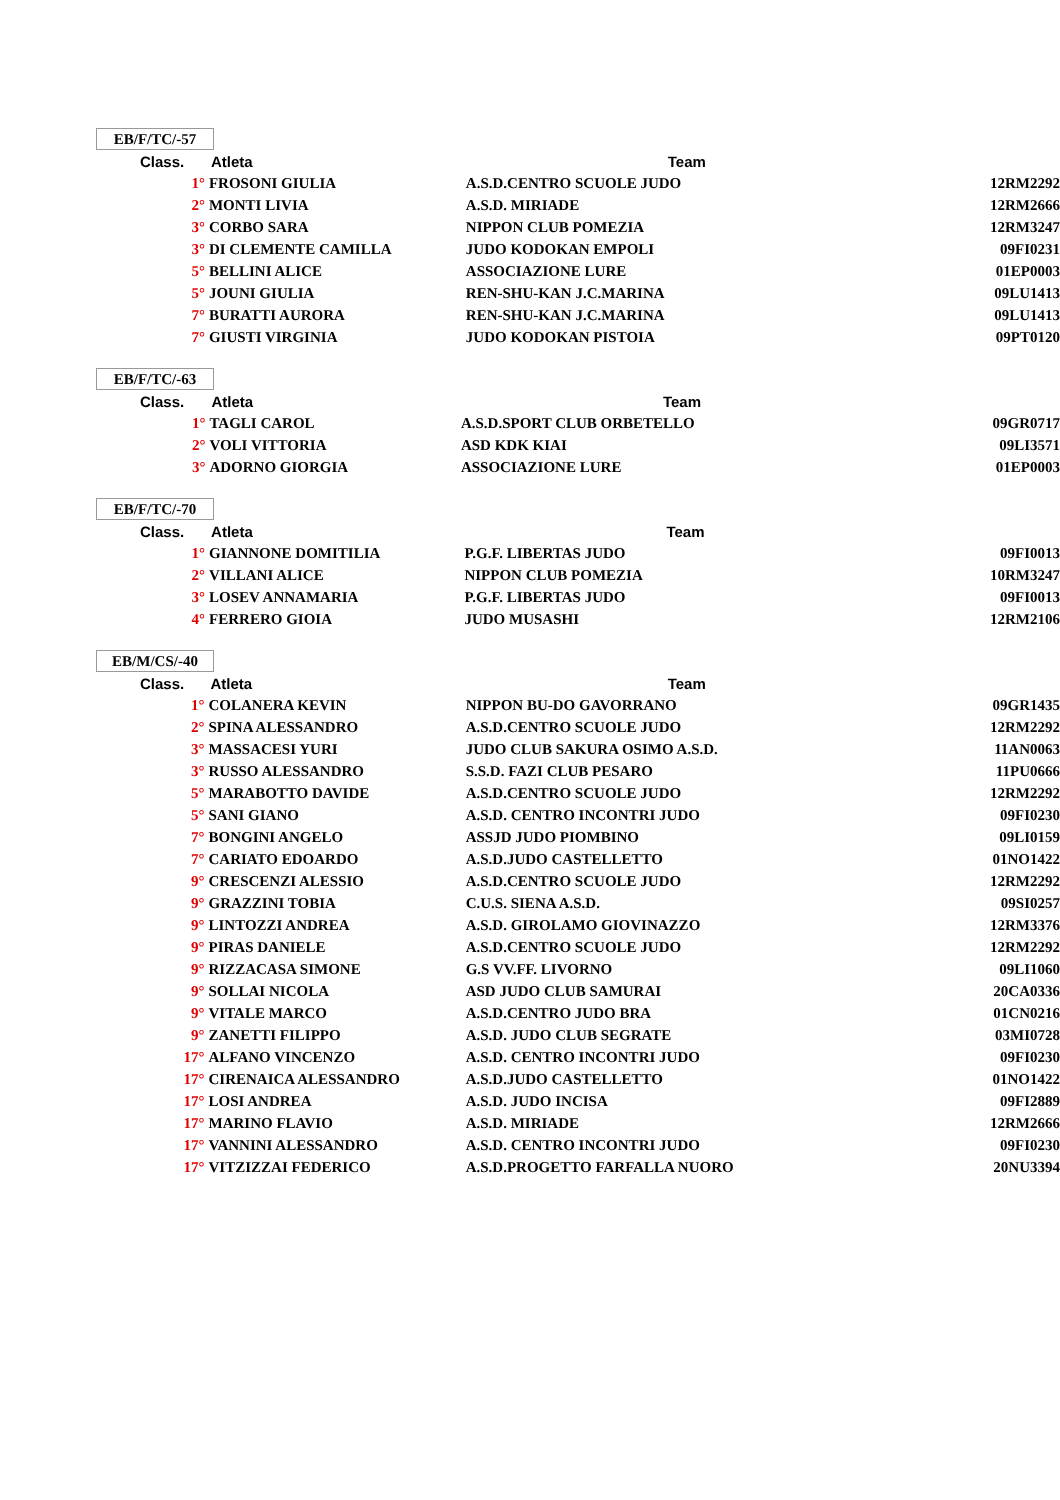EB/F/TC/-57
| Class. | Atleta | Team | |
| --- | --- | --- | --- |
| 1° | FROSONI GIULIA | A.S.D.CENTRO SCUOLE JUDO | 12RM2292 |
| 2° | MONTI LIVIA | A.S.D. MIRIADE | 12RM2666 |
| 3° | CORBO SARA | NIPPON CLUB POMEZIA | 12RM3247 |
| 3° | DI CLEMENTE CAMILLA | JUDO KODOKAN EMPOLI | 09FI0231 |
| 5° | BELLINI ALICE | ASSOCIAZIONE LURE | 01EP0003 |
| 5° | JOUNI GIULIA | REN-SHU-KAN J.C.MARINA | 09LU1413 |
| 7° | BURATTI AURORA | REN-SHU-KAN J.C.MARINA | 09LU1413 |
| 7° | GIUSTI VIRGINIA | JUDO KODOKAN PISTOIA | 09PT0120 |
EB/F/TC/-63
| Class. | Atleta | Team | |
| --- | --- | --- | --- |
| 1° | TAGLI CAROL | A.S.D.SPORT CLUB ORBETELLO | 09GR0717 |
| 2° | VOLI VITTORIA | ASD KDK KIAI | 09LI3571 |
| 3° | ADORNO GIORGIA | ASSOCIAZIONE LURE | 01EP0003 |
EB/F/TC/-70
| Class. | Atleta | Team | |
| --- | --- | --- | --- |
| 1° | GIANNONE DOMITILIA | P.G.F. LIBERTAS JUDO | 09FI0013 |
| 2° | VILLANI ALICE | NIPPON CLUB POMEZIA | 10RM3247 |
| 3° | LOSEV ANNAMARIA | P.G.F. LIBERTAS JUDO | 09FI0013 |
| 4° | FERRERO GIOIA | JUDO MUSASHI | 12RM2106 |
EB/M/CS/-40
| Class. | Atleta | Team | |
| --- | --- | --- | --- |
| 1° | COLANERA KEVIN | NIPPON BU-DO GAVORRANO | 09GR1435 |
| 2° | SPINA ALESSANDRO | A.S.D.CENTRO SCUOLE JUDO | 12RM2292 |
| 3° | MASSACESI YURI | JUDO CLUB SAKURA OSIMO A.S.D. | 11AN0063 |
| 3° | RUSSO ALESSANDRO | S.S.D. FAZI CLUB PESARO | 11PU0666 |
| 5° | MARABOTTO DAVIDE | A.S.D.CENTRO SCUOLE JUDO | 12RM2292 |
| 5° | SANI GIANO | A.S.D. CENTRO INCONTRI JUDO | 09FI0230 |
| 7° | BONGINI ANGELO | ASSJD JUDO PIOMBINO | 09LI0159 |
| 7° | CARIATO EDOARDO | A.S.D.JUDO CASTELLETTO | 01NO1422 |
| 9° | CRESCENZI ALESSIO | A.S.D.CENTRO SCUOLE JUDO | 12RM2292 |
| 9° | GRAZZINI TOBIA | C.U.S. SIENA A.S.D. | 09SI0257 |
| 9° | LINTOZZI ANDREA | A.S.D. GIROLAMO GIOVINAZZO | 12RM3376 |
| 9° | PIRAS DANIELE | A.S.D.CENTRO SCUOLE JUDO | 12RM2292 |
| 9° | RIZZACASA SIMONE | G.S VV.FF. LIVORNO | 09LI1060 |
| 9° | SOLLAI NICOLA | ASD JUDO CLUB SAMURAI | 20CA0336 |
| 9° | VITALE MARCO | A.S.D.CENTRO JUDO BRA | 01CN0216 |
| 9° | ZANETTI FILIPPO | A.S.D. JUDO CLUB SEGRATE | 03MI0728 |
| 17° | ALFANO VINCENZO | A.S.D. CENTRO INCONTRI JUDO | 09FI0230 |
| 17° | CIRENAICA ALESSANDRO | A.S.D.JUDO CASTELLETTO | 01NO1422 |
| 17° | LOSI ANDREA | A.S.D. JUDO INCISA | 09FI2889 |
| 17° | MARINO FLAVIO | A.S.D. MIRIADE | 12RM2666 |
| 17° | VANNINI ALESSANDRO | A.S.D. CENTRO INCONTRI JUDO | 09FI0230 |
| 17° | VITZIZZAI FEDERICO | A.S.D.PROGETTO FARFALLA NUORO | 20NU3394 |